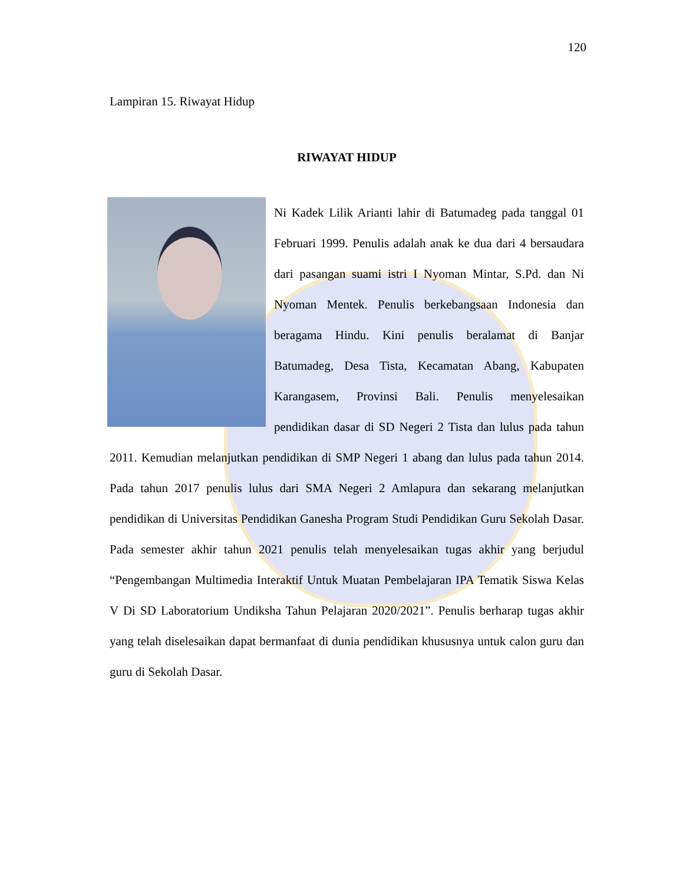120
Lampiran 15. Riwayat Hidup
RIWAYAT HIDUP
Ni Kadek Lilik Arianti lahir di Batumadeg pada tanggal 01 Februari 1999. Penulis adalah anak ke dua dari 4 bersaudara dari pasangan suami istri I Nyoman Mintar, S.Pd. dan Ni Nyoman Mentek. Penulis berkebangsaan Indonesia dan beragama Hindu. Kini penulis beralamat di Banjar Batumadeg, Desa Tista, Kecamatan Abang, Kabupaten Karangasem, Provinsi Bali. Penulis menyelesaikan pendidikan dasar di SD Negeri 2 Tista dan lulus pada tahun 2011. Kemudian melanjutkan pendidikan di SMP Negeri 1 abang dan lulus pada tahun 2014. Pada tahun 2017 penulis lulus dari SMA Negeri 2 Amlapura dan sekarang melanjutkan pendidikan di Universitas Pendidikan Ganesha Program Studi Pendidikan Guru Sekolah Dasar. Pada semester akhir tahun 2021 penulis telah menyelesaikan tugas akhir yang berjudul “Pengembangan Multimedia Interaktif Untuk Muatan Pembelajaran IPA Tematik Siswa Kelas V Di SD Laboratorium Undiksha Tahun Pelajaran 2020/2021”. Penulis berharap tugas akhir yang telah diselesaikan dapat bermanfaat di dunia pendidikan khususnya untuk calon guru dan guru di Sekolah Dasar.